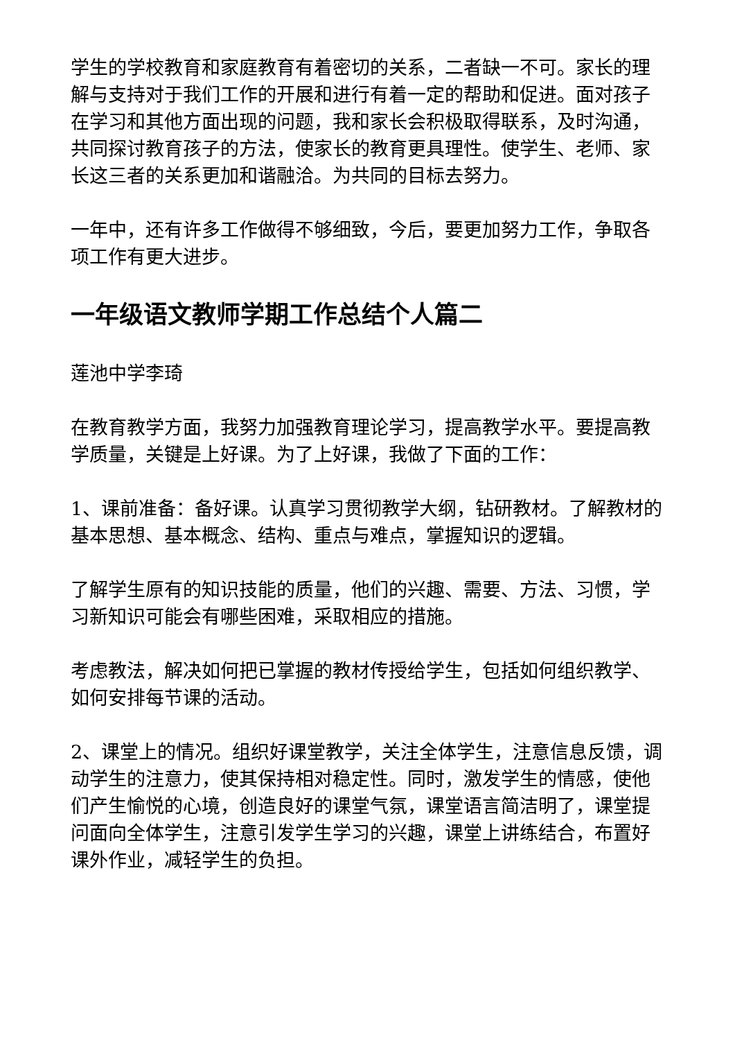学生的学校教育和家庭教育有着密切的关系，二者缺一不可。家长的理解与支持对于我们工作的开展和进行有着一定的帮助和促进。面对孩子在学习和其他方面出现的问题，我和家长会积极取得联系，及时沟通，共同探讨教育孩子的方法，使家长的教育更具理性。使学生、老师、家长这三者的关系更加和谐融洽。为共同的目标去努力。
一年中，还有许多工作做得不够细致，今后，要更加努力工作，争取各项工作有更大进步。
一年级语文教师学期工作总结个人篇二
莲池中学李琦
在教育教学方面，我努力加强教育理论学习，提高教学水平。要提高教学质量，关键是上好课。为了上好课，我做了下面的工作：
1、课前准备：备好课。认真学习贯彻教学大纲，钻研教材。了解教材的基本思想、基本概念、结构、重点与难点，掌握知识的逻辑。
了解学生原有的知识技能的质量，他们的兴趣、需要、方法、习惯，学习新知识可能会有哪些困难，采取相应的措施。
考虑教法，解决如何把已掌握的教材传授给学生，包括如何组织教学、如何安排每节课的活动。
2、课堂上的情况。组织好课堂教学，关注全体学生，注意信息反馈，调动学生的注意力，使其保持相对稳定性。同时，激发学生的情感，使他们产生愉悦的心境，创造良好的课堂气氛，课堂语言简洁明了，课堂提问面向全体学生，注意引发学生学习的兴趣，课堂上讲练结合，布置好课外作业，减轻学生的负担。